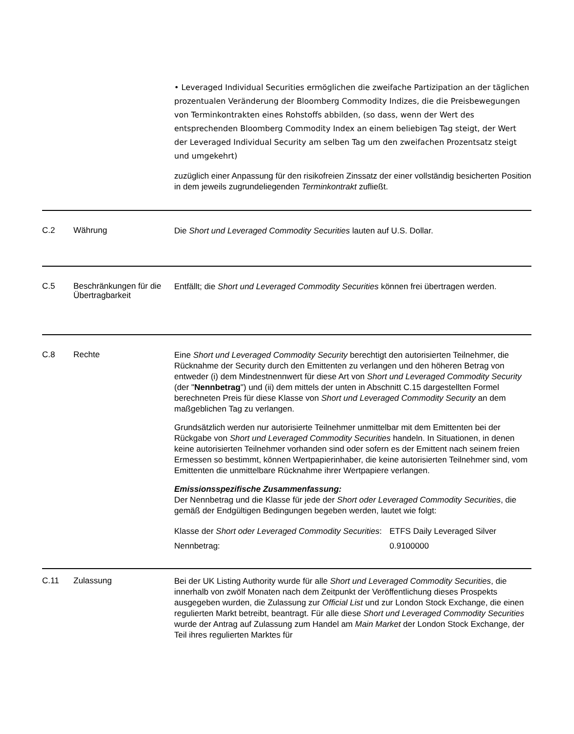• Leveraged Individual Securities ermöglichen die zweifache Partizipation an der täglichen prozentualen Veränderung der Bloomberg Commodity Indizes, die die Preisbewegungen von Terminkontrakten eines Rohstoffs abbilden, (so dass, wenn der Wert des entsprechenden Bloomberg Commodity Index an einem beliebigen Tag steigt, der Wert der Leveraged Individual Security am selben Tag um den zweifachen Prozentsatz steigt und umgekehrt)
zuzüglich einer Anpassung für den risikofreien Zinssatz der einer vollständig besicherten Position in dem jeweils zugrundeliegenden Terminkontrakt zufließt.
C.2
Währung
Die Short und Leveraged Commodity Securities lauten auf U.S. Dollar.
C.5
Beschränkungen für die Übertragbarkeit
Entfällt; die Short und Leveraged Commodity Securities können frei übertragen werden.
C.8
Rechte
Eine Short und Leveraged Commodity Security berechtigt den autorisierten Teilnehmer, die Rücknahme der Security durch den Emittenten zu verlangen und den höheren Betrag von entweder (i) dem Mindestnennwert für diese Art von Short und Leveraged Commodity Security (der "Nennbetrag") und (ii) dem mittels der unten in Abschnitt C.15 dargestellten Formel berechneten Preis für diese Klasse von Short und Leveraged Commodity Security an dem maßgeblichen Tag zu verlangen.
Grundsätzlich werden nur autorisierte Teilnehmer unmittelbar mit dem Emittenten bei der Rückgabe von Short und Leveraged Commodity Securities handeln. In Situationen, in denen keine autorisierten Teilnehmer vorhanden sind oder sofern es der Emittent nach seinem freien Ermessen so bestimmt, können Wertpapierinhaber, die keine autorisierten Teilnehmer sind, vom Emittenten die unmittelbare Rücknahme ihrer Wertpapiere verlangen.
Emissionsspezifische Zusammenfassung:
Der Nennbetrag und die Klasse für jede der Short oder Leveraged Commodity Securities, die gemäß der Endgültigen Bedingungen begeben werden, lautet wie folgt:
| Klasse der Short oder Leveraged Commodity Securities : | ETFS Daily Leveraged Silver |
| Nennbetrag: | 0.9100000 |
C.11
Zulassung
Bei der UK Listing Authority wurde für alle Short und Leveraged Commodity Securities, die innerhalb von zwölf Monaten nach dem Zeitpunkt der Veröffentlichung dieses Prospekts ausgegeben wurden, die Zulassung zur Official List und zur London Stock Exchange, die einen regulierten Markt betreibt, beantragt. Für alle diese Short und Leveraged Commodity Securities wurde der Antrag auf Zulassung zum Handel am Main Market der London Stock Exchange, der Teil ihres regulierten Marktes für